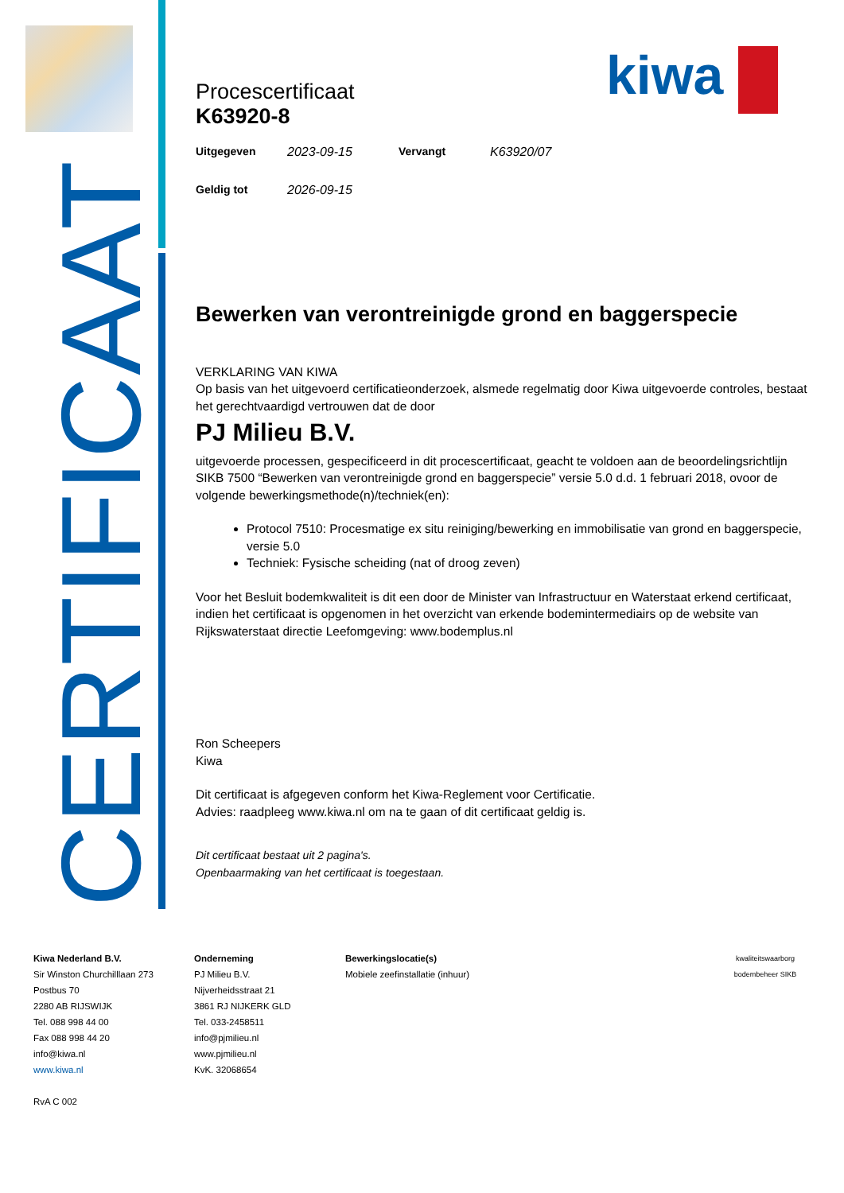kiwa
CERTIFICAAT
Procescertificaat
K63920-8
| Uitgegeven | 2023-09-15 | Vervangt | K63920/07 |
| Geldig tot | 2026-09-15 | | |
Bewerken van verontreinigde grond en baggerspecie
VERKLARING VAN KIWA
Op basis van het uitgevoerd certificatieonderzoek, alsmede regelmatig door Kiwa uitgevoerde controles, bestaat het gerechtvaardigd vertrouwen dat de door
PJ Milieu B.V.
uitgevoerde processen, gespecificeerd in dit procescertificaat, geacht te voldoen aan de beoordelingsrichtlijn SIKB 7500 “Bewerken van verontreinigde grond en baggerspecie” versie 5.0 d.d. 1 februari 2018, ovoor de volgende bewerkingsmethode(n)/techniek(en):
Protocol 7510: Procesmatige ex situ reiniging/bewerking en immobilisatie van grond en baggerspecie, versie 5.0
Techniek: Fysische scheiding (nat of droog zeven)
Voor het Besluit bodemkwaliteit is dit een door de Minister van Infrastructuur en Waterstaat erkend certificaat, indien het certificaat is opgenomen in het overzicht van erkende bodemintermediairs op de website van Rijkswaterstaat directie Leefomgeving: www.bodemplus.nl
Ron Scheepers
Kiwa
Dit certificaat is afgegeven conform het Kiwa-Reglement voor Certificatie.
Advies: raadpleeg www.kiwa.nl om na te gaan of dit certificaat geldig is.
Dit certificaat bestaat uit 2 pagina's.
Openbaarmaking van het certificaat is toegestaan.
Kiwa Nederland B.V.
Sir Winston Churchilllaan 273
Postbus 70
2280 AB RIJSWIJK
Tel. 088 998 44 00
Fax 088 998 44 20
info@kiwa.nl
www.kiwa.nl
RvA C 002
Onderneming
PJ Milieu B.V.
Nijverheidsstraat 21
3861 RJ NIJKERK GLD
Tel. 033-2458511
info@pjmilieu.nl
www.pjmilieu.nl
KvK. 32068654
Bewerkingslocatie(s)
Mobiele zeefinstallatie (inhuur)
kwaliteitswaarborg bodembeheer SIKB